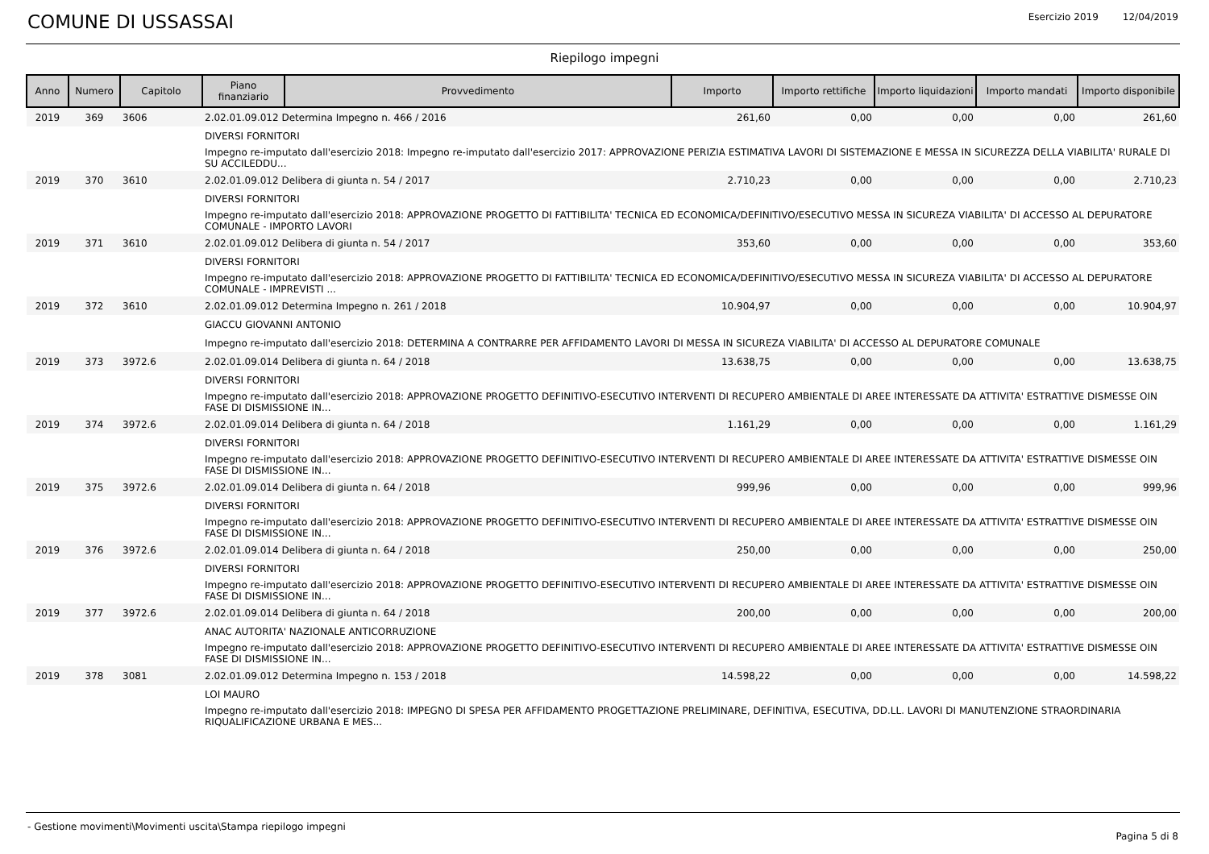COMUNE DI USSASSAI Esercizio 2019 12/04/2019
Riepilogo impegni
| Anno | Numero | Capitolo | Piano finanziario | Provvedimento | Importo | Importo rettifiche | Importo liquidazioni | Importo mandati | Importo disponibile |
| --- | --- | --- | --- | --- | --- | --- | --- | --- | --- |
| 2019 | 369 | 3606 | 2.02.01.09.012 Determina Impegno n. 466 / 2016 | | 261,60 | 0,00 | 0,00 | 0,00 | 261,60 |
| | | | DIVERSI FORNITORI | | | | | | |
| | | | Impegno re-imputato dall'esercizio 2018: Impegno re-imputato dall'esercizio 2017: APPROVAZIONE PERIZIA ESTIMATIVA LAVORI DI SISTEMAZIONE E MESSA IN SICUREZZA DELLA VIABILITA' RURALE DI SU ACCILEDDU... | | | | | | |
| 2019 | 370 | 3610 | 2.02.01.09.012 Delibera di giunta n. 54 / 2017 | | 2.710,23 | 0,00 | 0,00 | 0,00 | 2.710,23 |
| | | | DIVERSI FORNITORI | | | | | | |
| | | | Impegno re-imputato dall'esercizio 2018: APPROVAZIONE PROGETTO DI FATTIBILITA' TECNICA ED ECONOMICA/DEFINITIVO/ESECUTIVO MESSA IN SICUREZA VIABILITA' DI ACCESSO AL DEPURATORE COMUNALE - IMPORTO LAVORI | | | | | | |
| 2019 | 371 | 3610 | 2.02.01.09.012 Delibera di giunta n. 54 / 2017 | | 353,60 | 0,00 | 0,00 | 0,00 | 353,60 |
| | | | DIVERSI FORNITORI | | | | | | |
| | | | Impegno re-imputato dall'esercizio 2018: APPROVAZIONE PROGETTO DI FATTIBILITA' TECNICA ED ECONOMICA/DEFINITIVO/ESECUTIVO MESSA IN SICUREZA VIABILITA' DI ACCESSO AL DEPURATORE COMUNALE - IMPREVISTI ... | | | | | | |
| 2019 | 372 | 3610 | 2.02.01.09.012 Determina Impegno n. 261 / 2018 | | 10.904,97 | 0,00 | 0,00 | 0,00 | 10.904,97 |
| | | | GIACCU GIOVANNI ANTONIO | | | | | | |
| | | | Impegno re-imputato dall'esercizio 2018: DETERMINA A CONTRARRE PER AFFIDAMENTO LAVORI DI MESSA IN SICUREZA VIABILITA' DI ACCESSO AL DEPURATORE COMUNALE | | | | | | |
| 2019 | 373 | 3972.6 | 2.02.01.09.014 Delibera di giunta n. 64 / 2018 | | 13.638,75 | 0,00 | 0,00 | 0,00 | 13.638,75 |
| | | | DIVERSI FORNITORI | | | | | | |
| | | | Impegno re-imputato dall'esercizio 2018: APPROVAZIONE PROGETTO DEFINITIVO-ESECUTIVO INTERVENTI DI RECUPERO AMBIENTALE DI AREE INTERESSATE DA ATTIVITA' ESTRATTIVE DISMESSE OIN FASE DI DISMISSIONE IN... | | | | | | |
| 2019 | 374 | 3972.6 | 2.02.01.09.014 Delibera di giunta n. 64 / 2018 | | 1.161,29 | 0,00 | 0,00 | 0,00 | 1.161,29 |
| | | | DIVERSI FORNITORI | | | | | | |
| | | | Impegno re-imputato dall'esercizio 2018: APPROVAZIONE PROGETTO DEFINITIVO-ESECUTIVO INTERVENTI DI RECUPERO AMBIENTALE DI AREE INTERESSATE DA ATTIVITA' ESTRATTIVE DISMESSE OIN FASE DI DISMISSIONE IN... | | | | | | |
| 2019 | 375 | 3972.6 | 2.02.01.09.014 Delibera di giunta n. 64 / 2018 | | 999,96 | 0,00 | 0,00 | 0,00 | 999,96 |
| | | | DIVERSI FORNITORI | | | | | | |
| | | | Impegno re-imputato dall'esercizio 2018: APPROVAZIONE PROGETTO DEFINITIVO-ESECUTIVO INTERVENTI DI RECUPERO AMBIENTALE DI AREE INTERESSATE DA ATTIVITA' ESTRATTIVE DISMESSE OIN FASE DI DISMISSIONE IN... | | | | | | |
| 2019 | 376 | 3972.6 | 2.02.01.09.014 Delibera di giunta n. 64 / 2018 | | 250,00 | 0,00 | 0,00 | 0,00 | 250,00 |
| | | | DIVERSI FORNITORI | | | | | | |
| | | | Impegno re-imputato dall'esercizio 2018: APPROVAZIONE PROGETTO DEFINITIVO-ESECUTIVO INTERVENTI DI RECUPERO AMBIENTALE DI AREE INTERESSATE DA ATTIVITA' ESTRATTIVE DISMESSE OIN FASE DI DISMISSIONE IN... | | | | | | |
| 2019 | 377 | 3972.6 | 2.02.01.09.014 Delibera di giunta n. 64 / 2018 | | 200,00 | 0,00 | 0,00 | 0,00 | 200,00 |
| | | | ANAC AUTORITA' NAZIONALE ANTICORRUZIONE | | | | | | |
| | | | Impegno re-imputato dall'esercizio 2018: APPROVAZIONE PROGETTO DEFINITIVO-ESECUTIVO INTERVENTI DI RECUPERO AMBIENTALE DI AREE INTERESSATE DA ATTIVITA' ESTRATTIVE DISMESSE OIN FASE DI DISMISSIONE IN... | | | | | | |
| 2019 | 378 | 3081 | 2.02.01.09.012 Determina Impegno n. 153 / 2018 | | 14.598,22 | 0,00 | 0,00 | 0,00 | 14.598,22 |
| | | | LOI MAURO | | | | | | |
| | | | Impegno re-imputato dall'esercizio 2018: IMPEGNO DI SPESA PER AFFIDAMENTO PROGETTAZIONE PRELIMINARE, DEFINITIVA, ESECUTIVA, DD.LL. LAVORI DI MANUTENZIONE STRAORDINARIA RIQUALIFICAZIONE URBANA E MES... | | | | | | |
- Gestione movimenti\Movimenti uscita\Stampa riepilogo impegni
Pagina 5 di 8